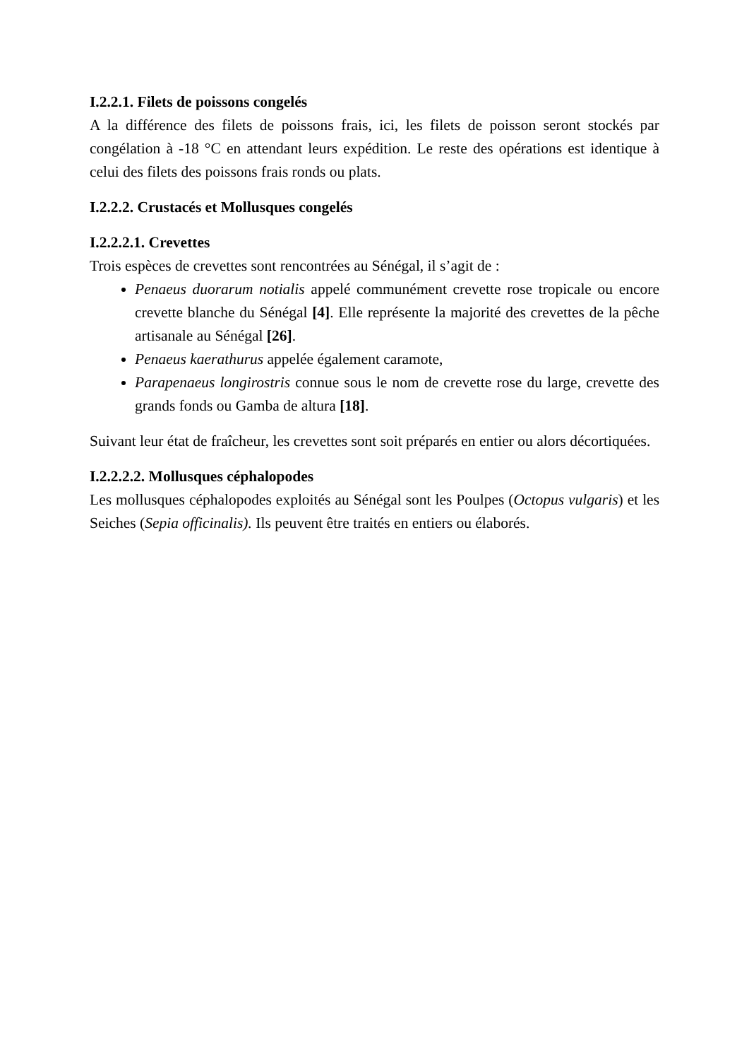I.2.2.1. Filets de poissons congelés
A la différence des filets de poissons frais, ici, les filets de poisson seront stockés par congélation à -18 °C en attendant leurs expédition. Le reste des opérations est identique à celui des filets des poissons frais ronds ou plats.
I.2.2.2. Crustacés et Mollusques congelés
I.2.2.2.1. Crevettes
Trois espèces de crevettes sont rencontrées au Sénégal, il s’agit de :
Penaeus duorarum notialis appelé communément crevette rose tropicale ou encore crevette blanche du Sénégal [4]. Elle représente la majorité des crevettes de la pêche artisanale au Sénégal [26].
Penaeus kaerathurus appelée également caramote,
Parapenaeus longirostris connue sous le nom de crevette rose du large, crevette des grands fonds ou Gamba de altura [18].
Suivant leur état de fraîcheur, les crevettes sont soit préparés en entier ou alors décortiquées.
I.2.2.2.2. Mollusques céphalopodes
Les mollusques céphalopodes exploités au Sénégal sont les Poulpes (Octopus vulgaris) et les Seiches (Sepia officinalis). Ils peuvent être traités en entiers ou élaborés.